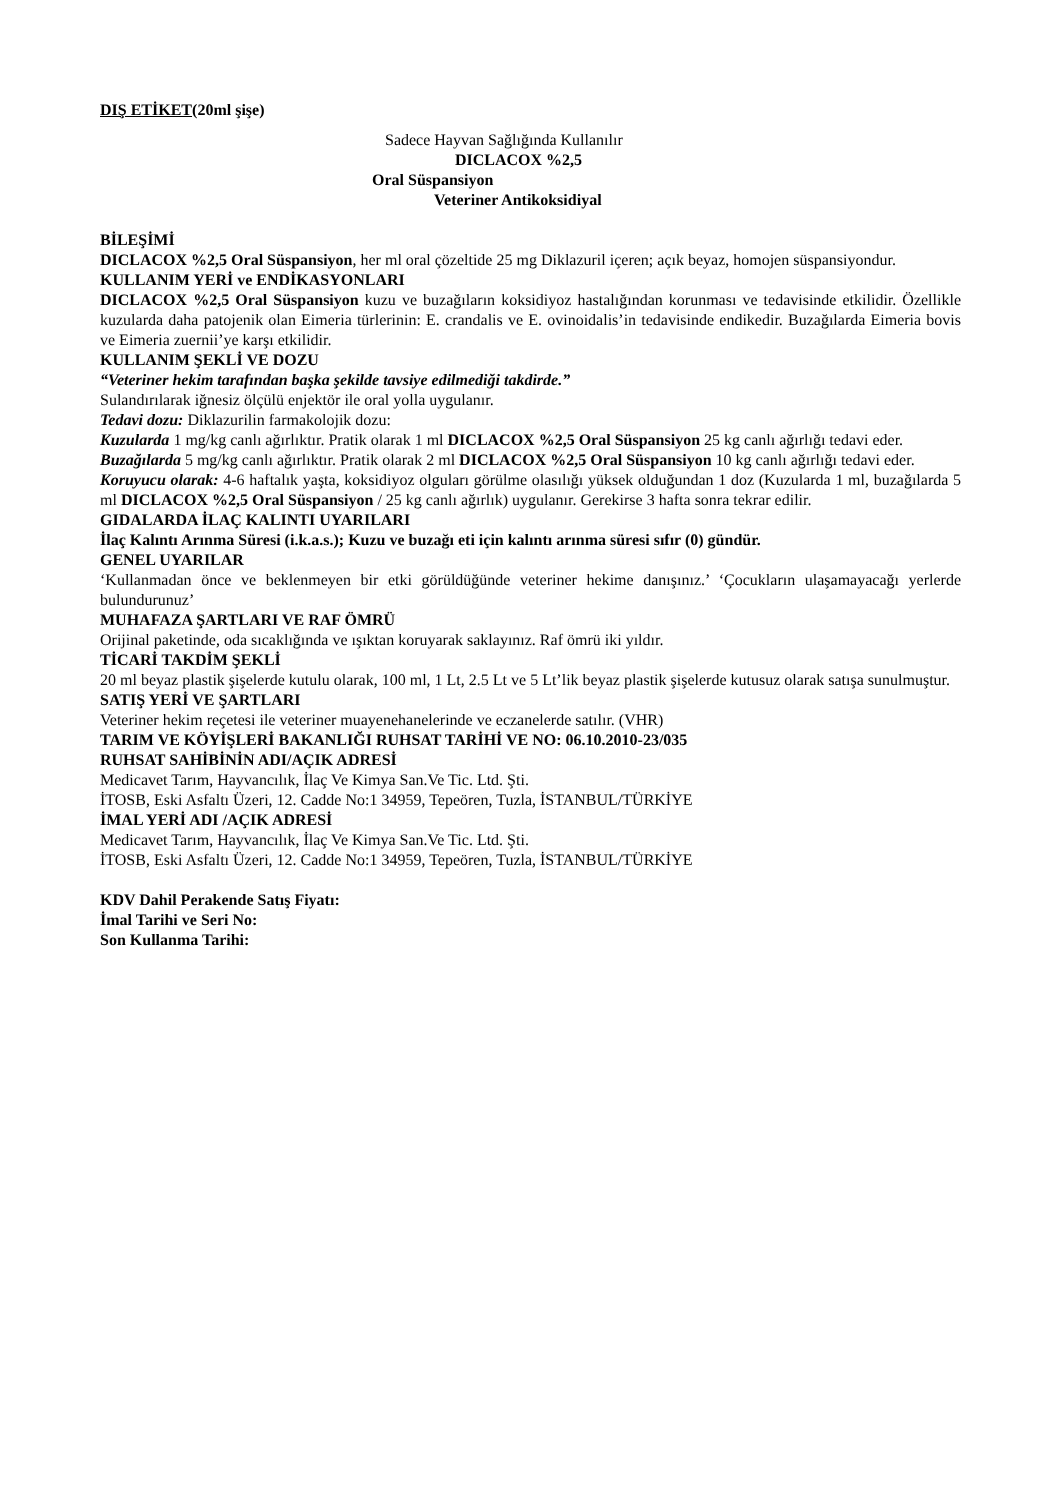DIŞ ETİKET(20ml şişe)
Sadece Hayvan Sağlığında Kullanılır
DICLACOX %2,5
Oral Süspansiyon
Veteriner Antikoksidiyal
BİLEŞİMİ
DICLACOX %2,5 Oral Süspansiyon, her ml oral çözeltide 25 mg Diklazuril içeren; açık beyaz, homojen süspansiyondur.
KULLANIM YERİ ve ENDİKASYONLARI
DICLACOX %2,5 Oral Süspansiyon kuzu ve buzağıların koksidiyoz hastalığından korunması ve tedavisinde etkilidir. Özellikle kuzularda daha patojenik olan Eimeria türlerinin: E. crandalis ve E. ovinoidalis’in tedavisinde endikedir. Buzağılarda Eimeria bovis ve Eimeria zuernii’ye karşı etkilidir.
KULLANIM ŞEKLİ VE DOZU
“Veteriner hekim tarafından başka şekilde tavsiye edilmediği takdirde.”
Sulandırılarak iğnesiz ölçülü enjektör ile oral yolla uygulanır.
Tedavi dozu: Diklazurilin farmakolojik dozu:
Kuzularda 1 mg/kg canlı ağırlıktır. Pratik olarak 1 ml DICLACOX %2,5 Oral Süspansiyon 25 kg canlı ağırlığı tedavi eder.
Buzağılarda 5 mg/kg canlı ağırlıktır. Pratik olarak 2 ml DICLACOX %2,5 Oral Süspansiyon 10 kg canlı ağırlığı tedavi eder.
Koruyucu olarak: 4-6 haftalık yaşta, koksidiyoz olguları görülme olasılığı yüksek olduğundan 1 doz (Kuzularda 1 ml, buzağılarda 5 ml DICLACOX %2,5 Oral Süspansiyon / 25 kg canlı ağırlık) uygulanır. Gerekirse 3 hafta sonra tekrar edilir.
GIDALARDA İLAÇ KALINTI UYARILARI
İlaç Kalıntı Arınma Süresi (i.k.a.s.); Kuzu ve buzağı eti için kalıntı arınma süresi sıfır (0) gündür.
GENEL UYARILAR
‘Kullanmadan önce ve beklenmeyen bir etki görüldüğünde veteriner hekime danışınız.’ ‘Çocukların ulaşamayacağı yerlerde bulundurunuz’
MUHAFAZA ŞARTLARI VE RAF ÖMRÜ
Orijinal paketinde, oda sıcaklığında ve ışıktan koruyarak saklayınız. Raf ömrü iki yıldır.
TİCARİ TAKDİM ŞEKLİ
20 ml beyaz plastik şişelerde kutulu olarak, 100 ml, 1 Lt, 2.5 Lt ve 5 Lt’lik beyaz plastik şişelerde kutusuz olarak satışa sunulmuştur.
SATIŞ YERİ VE ŞARTLARI
Veteriner hekim reçetesi ile veteriner muayenehanelerinde ve eczanelerde satılır. (VHR)
TARIM VE KÖYİŞLERİ BAKANLIĞI RUHSAT TARİHİ VE NO: 06.10.2010-23/035
RUHSAT SAHİBİNİN ADI/AÇIK ADRESİ
Medicavet Tarım, Hayvancılık, İlaç Ve Kimya San.Ve Tic. Ltd. Şti.
İTOSB, Eski Asfaltı Üzeri, 12. Cadde No:1 34959, Tepeören, Tuzla, İSTANBUL/TÜRKİYE
İMAL YERİ ADI /AÇIK ADRESİ
Medicavet Tarım, Hayvancılık, İlaç Ve Kimya San.Ve Tic. Ltd. Şti.
İTOSB, Eski Asfaltı Üzeri, 12. Cadde No:1 34959, Tepeören, Tuzla, İSTANBUL/TÜRKİYE
KDV Dahil Perakende Satış Fiyatı:
İmal Tarihi ve Seri No:
Son Kullanma Tarihi: